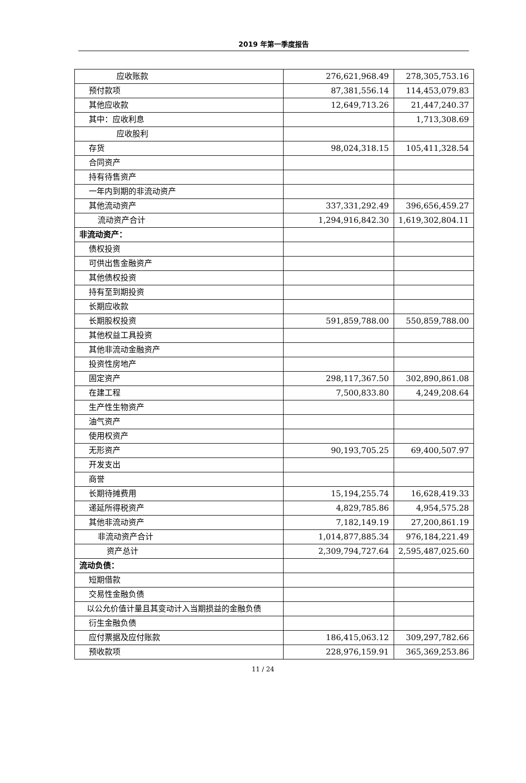2019 年第一季度报告
| 应收账款 | 276,621,968.49 | 278,305,753.16 |
| 预付款项 | 87,381,556.14 | 114,453,079.83 |
| 其他应收款 | 12,649,713.26 | 21,447,240.37 |
| 其中：应收利息 | | 1,713,308.69 |
| 应收股利 | | |
| 存货 | 98,024,318.15 | 105,411,328.54 |
| 合同资产 | | |
| 持有待售资产 | | |
| 一年内到期的非流动资产 | | |
| 其他流动资产 | 337,331,292.49 | 396,656,459.27 |
| 流动资产合计 | 1,294,916,842.30 | 1,619,302,804.11 |
| 非流动资产： | | |
| 债权投资 | | |
| 可供出售金融资产 | | |
| 其他债权投资 | | |
| 持有至到期投资 | | |
| 长期应收款 | | |
| 长期股权投资 | 591,859,788.00 | 550,859,788.00 |
| 其他权益工具投资 | | |
| 其他非流动金融资产 | | |
| 投资性房地产 | | |
| 固定资产 | 298,117,367.50 | 302,890,861.08 |
| 在建工程 | 7,500,833.80 | 4,249,208.64 |
| 生产性生物资产 | | |
| 油气资产 | | |
| 使用权资产 | | |
| 无形资产 | 90,193,705.25 | 69,400,507.97 |
| 开发支出 | | |
| 商誉 | | |
| 长期待摊费用 | 15,194,255.74 | 16,628,419.33 |
| 递延所得税资产 | 4,829,785.86 | 4,954,575.28 |
| 其他非流动资产 | 7,182,149.19 | 27,200,861.19 |
| 非流动资产合计 | 1,014,877,885.34 | 976,184,221.49 |
| 资产总计 | 2,309,794,727.64 | 2,595,487,025.60 |
| 流动负债： | | |
| 短期借款 | | |
| 交易性金融负债 | | |
| 以公允价值计量且其变动计入当期损益的金融负债 | | |
| 衍生金融负债 | | |
| 应付票据及应付账款 | 186,415,063.12 | 309,297,782.66 |
| 预收款项 | 228,976,159.91 | 365,369,253.86 |
11 / 24